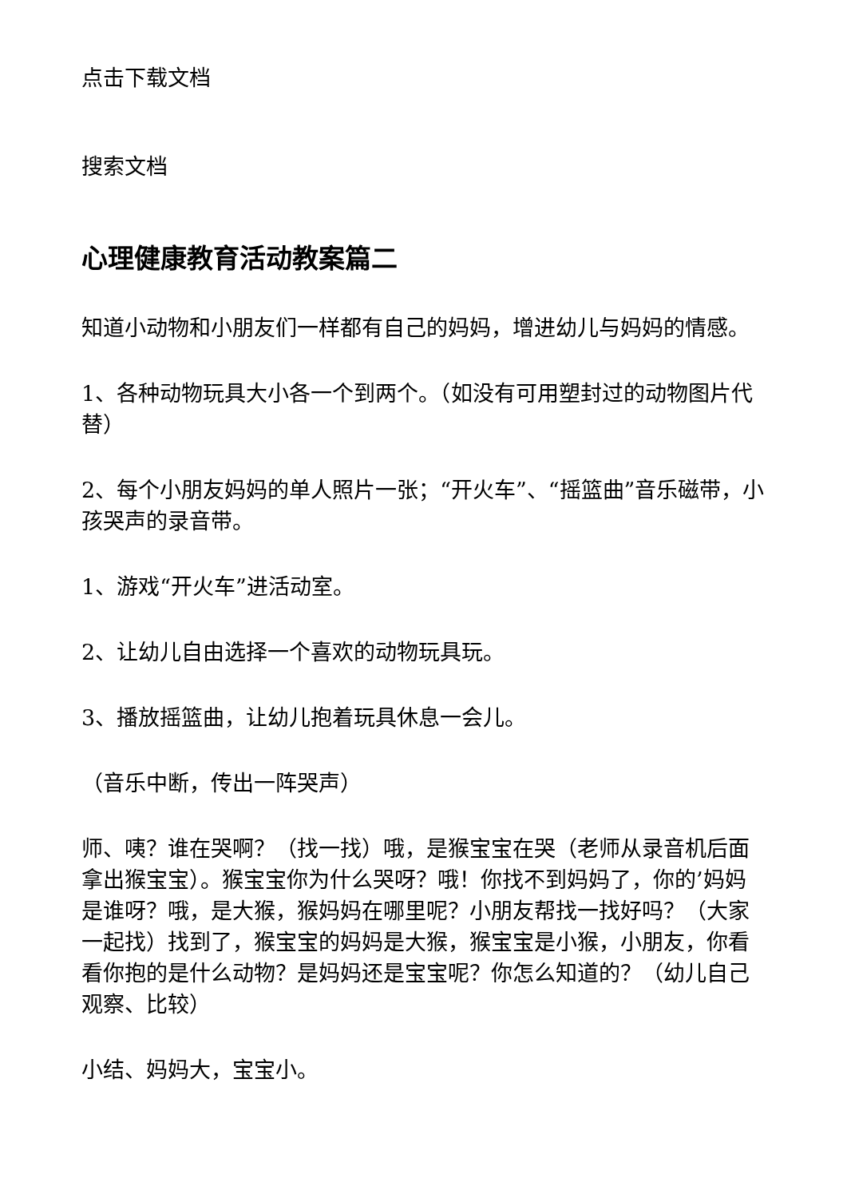点击下载文档
搜索文档
心理健康教育活动教案篇二
知道小动物和小朋友们一样都有自己的妈妈，增进幼儿与妈妈的情感。
1、各种动物玩具大小各一个到两个。（如没有可用塑封过的动物图片代替）
2、每个小朋友妈妈的单人照片一张；“开火车”、“摇篮曲”音乐磁带，小孩哭声的录音带。
1、游戏“开火车”进活动室。
2、让幼儿自由选择一个喜欢的动物玩具玩。
3、播放摇篮曲，让幼儿抱着玩具休息一会儿。
（音乐中断，传出一阵哭声）
师、咦？谁在哭啊？（找一找）哦，是猴宝宝在哭（老师从录音机后面拿出猴宝宝）。猴宝宝你为什么哭呀？哦！你找不到妈妈了，你的’妈妈是谁呀？哦，是大猴，猴妈妈在哪里呢？小朋友帮找一找好吗？（大家一起找）找到了，猴宝宝的妈妈是大猴，猴宝宝是小猴，小朋友，你看看你抱的是什么动物？是妈妈还是宝宝呢？你怎么知道的？（幼儿自己观察、比较）
小结、妈妈大，宝宝小。